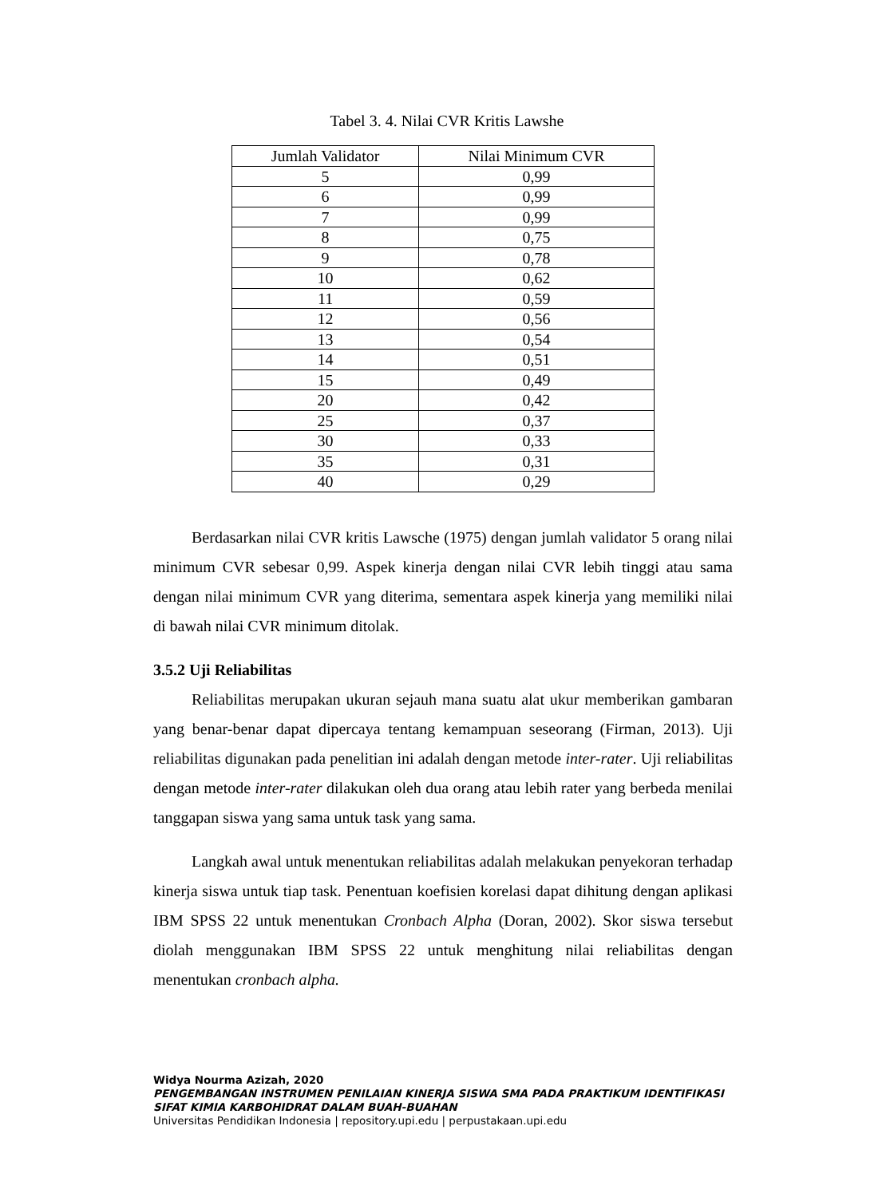Tabel 3. 4. Nilai CVR Kritis Lawshe
| Jumlah Validator | Nilai Minimum CVR |
| --- | --- |
| 5 | 0,99 |
| 6 | 0,99 |
| 7 | 0,99 |
| 8 | 0,75 |
| 9 | 0,78 |
| 10 | 0,62 |
| 11 | 0,59 |
| 12 | 0,56 |
| 13 | 0,54 |
| 14 | 0,51 |
| 15 | 0,49 |
| 20 | 0,42 |
| 25 | 0,37 |
| 30 | 0,33 |
| 35 | 0,31 |
| 40 | 0,29 |
Berdasarkan nilai CVR kritis Lawsche (1975) dengan jumlah validator 5 orang nilai minimum CVR sebesar 0,99. Aspek kinerja dengan nilai CVR lebih tinggi atau sama dengan nilai minimum CVR yang diterima, sementara aspek kinerja yang memiliki nilai di bawah nilai CVR minimum ditolak.
3.5.2 Uji Reliabilitas
Reliabilitas merupakan ukuran sejauh mana suatu alat ukur memberikan gambaran yang benar-benar dapat dipercaya tentang kemampuan seseorang (Firman, 2013). Uji reliabilitas digunakan pada penelitian ini adalah dengan metode inter-rater. Uji reliabilitas dengan metode inter-rater dilakukan oleh dua orang atau lebih rater yang berbeda menilai tanggapan siswa yang sama untuk task yang sama.
Langkah awal untuk menentukan reliabilitas adalah melakukan penyekoran terhadap kinerja siswa untuk tiap task. Penentuan koefisien korelasi dapat dihitung dengan aplikasi IBM SPSS 22 untuk menentukan Cronbach Alpha (Doran, 2002). Skor siswa tersebut diolah menggunakan IBM SPSS 22 untuk menghitung nilai reliabilitas dengan menentukan cronbach alpha.
Widya Nourma Azizah, 2020
PENGEMBANGAN INSTRUMEN PENILAIAN KINERJA SISWA SMA PADA PRAKTIKUM IDENTIFIKASI
SIFAT KIMIA KARBOHIDRAT DALAM BUAH-BUAHAN
Universitas Pendidikan Indonesia | repository.upi.edu | perpustakaan.upi.edu